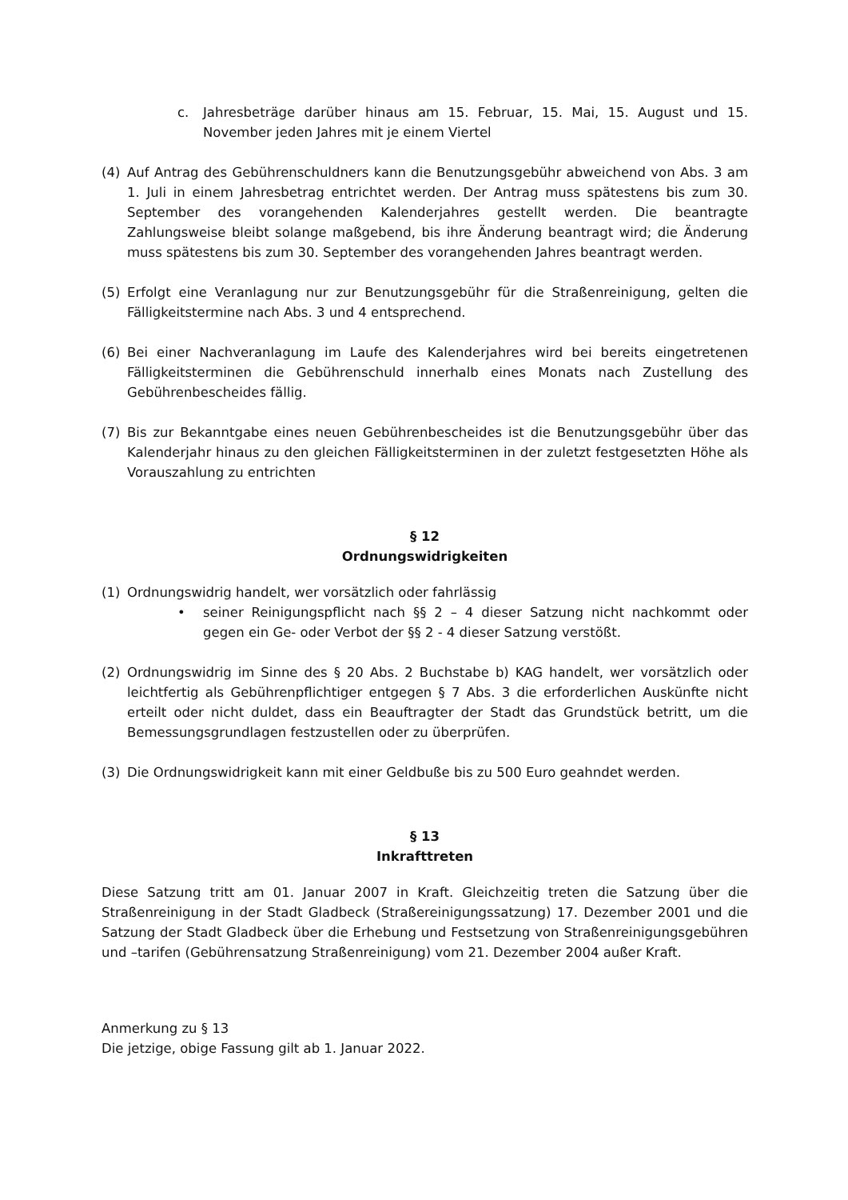c. Jahresbeträge darüber hinaus am 15. Februar, 15. Mai, 15. August und 15. November jeden Jahres mit je einem Viertel
(4) Auf Antrag des Gebührenschuldners kann die Benutzungsgebühr abweichend von Abs. 3 am 1. Juli in einem Jahresbetrag entrichtet werden. Der Antrag muss spätestens bis zum 30. September des vorangehenden Kalenderjahres gestellt werden. Die beantragte Zahlungsweise bleibt solange maßgebend, bis ihre Änderung beantragt wird; die Änderung muss spätestens bis zum 30. September des vorangehenden Jahres beantragt werden.
(5) Erfolgt eine Veranlagung nur zur Benutzungsgebühr für die Straßenreinigung, gelten die Fälligkeitstermine nach Abs. 3 und 4 entsprechend.
(6) Bei einer Nachveranlagung im Laufe des Kalenderjahres wird bei bereits eingetretenen Fälligkeitsterminen die Gebührenschuld innerhalb eines Monats nach Zustellung des Gebührenbescheides fällig.
(7) Bis zur Bekanntgabe eines neuen Gebührenbescheides ist die Benutzungsgebühr über das Kalenderjahr hinaus zu den gleichen Fälligkeitsterminen in der zuletzt festgesetzten Höhe als Vorauszahlung zu entrichten
§ 12
Ordnungswidrigkeiten
(1) Ordnungswidrig handelt, wer vorsätzlich oder fahrlässig
• seiner Reinigungspflicht nach §§ 2 – 4 dieser Satzung nicht nachkommt oder gegen ein Ge- oder Verbot der §§ 2 - 4 dieser Satzung verstößt.
(2) Ordnungswidrig im Sinne des § 20 Abs. 2 Buchstabe b) KAG handelt, wer vorsätzlich oder leichtfertig als Gebührenpflichtiger entgegen § 7 Abs. 3 die erforderlichen Auskünfte nicht erteilt oder nicht duldet, dass ein Beauftragter der Stadt das Grundstück betritt, um die Bemessungsgrundlagen festzustellen oder zu überprüfen.
(3) Die Ordnungswidrigkeit kann mit einer Geldbuße bis zu 500 Euro geahndet werden.
§ 13
Inkrafttreten
Diese Satzung tritt am 01. Januar 2007 in Kraft. Gleichzeitig treten die Satzung über die Straßenreinigung in der Stadt Gladbeck (Straßereinigungssatzung) 17. Dezember 2001 und die Satzung der Stadt Gladbeck über die Erhebung und Festsetzung von Straßenreinigungsgebühren und –tarifen (Gebührensatzung Straßenreinigung) vom 21. Dezember 2004 außer Kraft.
Anmerkung zu § 13
Die jetzige, obige Fassung gilt ab 1. Januar 2022.